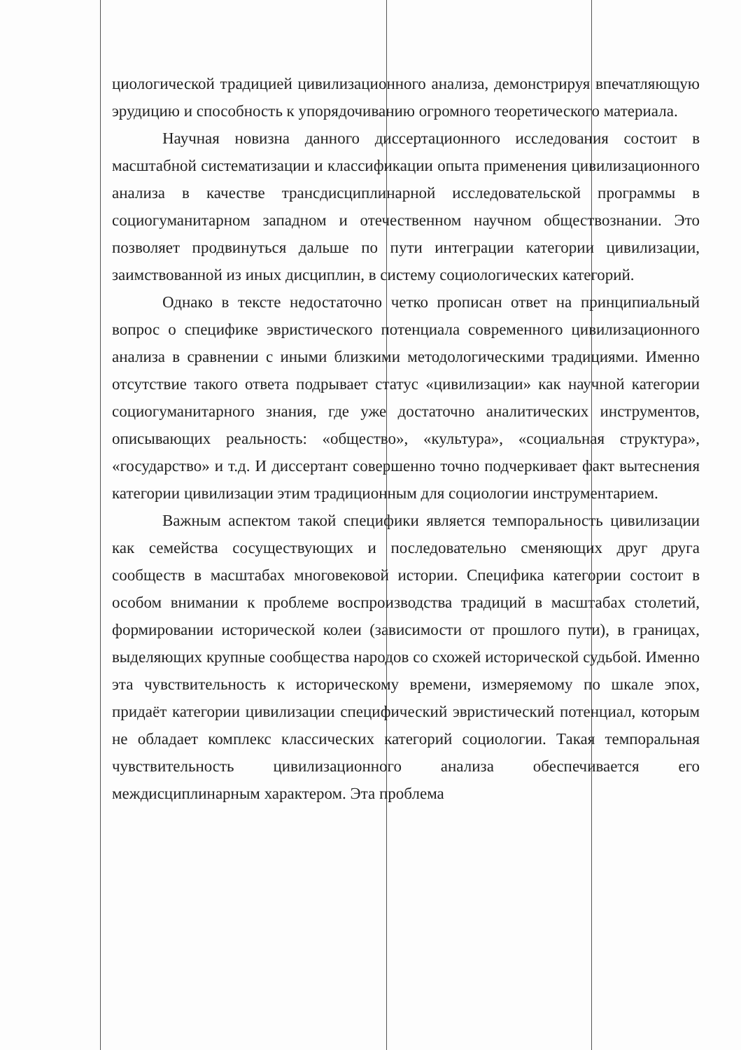циологической традицией цивилизационного анализа, демонстрируя впечатляющую эрудицию и способность к упорядочиванию огромного теоретического материала.
Научная новизна данного диссертационного исследования состоит в масштабной систематизации и классификации опыта применения цивилизационного анализа в качестве трансдисциплинарной исследовательской программы в социогуманитарном западном и отечественном научном обществознании. Это позволяет продвинуться дальше по пути интеграции категории цивилизации, заимствованной из иных дисциплин, в систему социологических категорий.
Однако в тексте недостаточно четко прописан ответ на принципиальный вопрос о специфике эвристического потенциала современного цивилизационного анализа в сравнении с иными близкими методологическими традициями. Именно отсутствие такого ответа подрывает статус «цивилизации» как научной категории социогуманитарного знания, где уже достаточно аналитических инструментов, описывающих реальность: «общество», «культура», «социальная структура», «государство» и т.д. И диссертант совершенно точно подчеркивает факт вытеснения категории цивилизации этим традиционным для социологии инструментарием.
Важным аспектом такой специфики является темпоральность цивилизации как семейства сосуществующих и последовательно сменяющих друг друга сообществ в масштабах многовековой истории. Специфика категории состоит в особом внимании к проблеме воспроизводства традиций в масштабах столетий, формировании исторической колеи (зависимости от прошлого пути), в границах, выделяющих крупные сообщества народов со схожей исторической судьбой. Именно эта чувствительность к историческому времени, измеряемому по шкале эпох, придаёт категории цивилизации специфический эвристический потенциал, которым не обладает комплекс классических категорий социологии. Такая темпоральная чувствительность цивилизационного анализа обеспечивается его междисциплинарным характером. Эта проблема